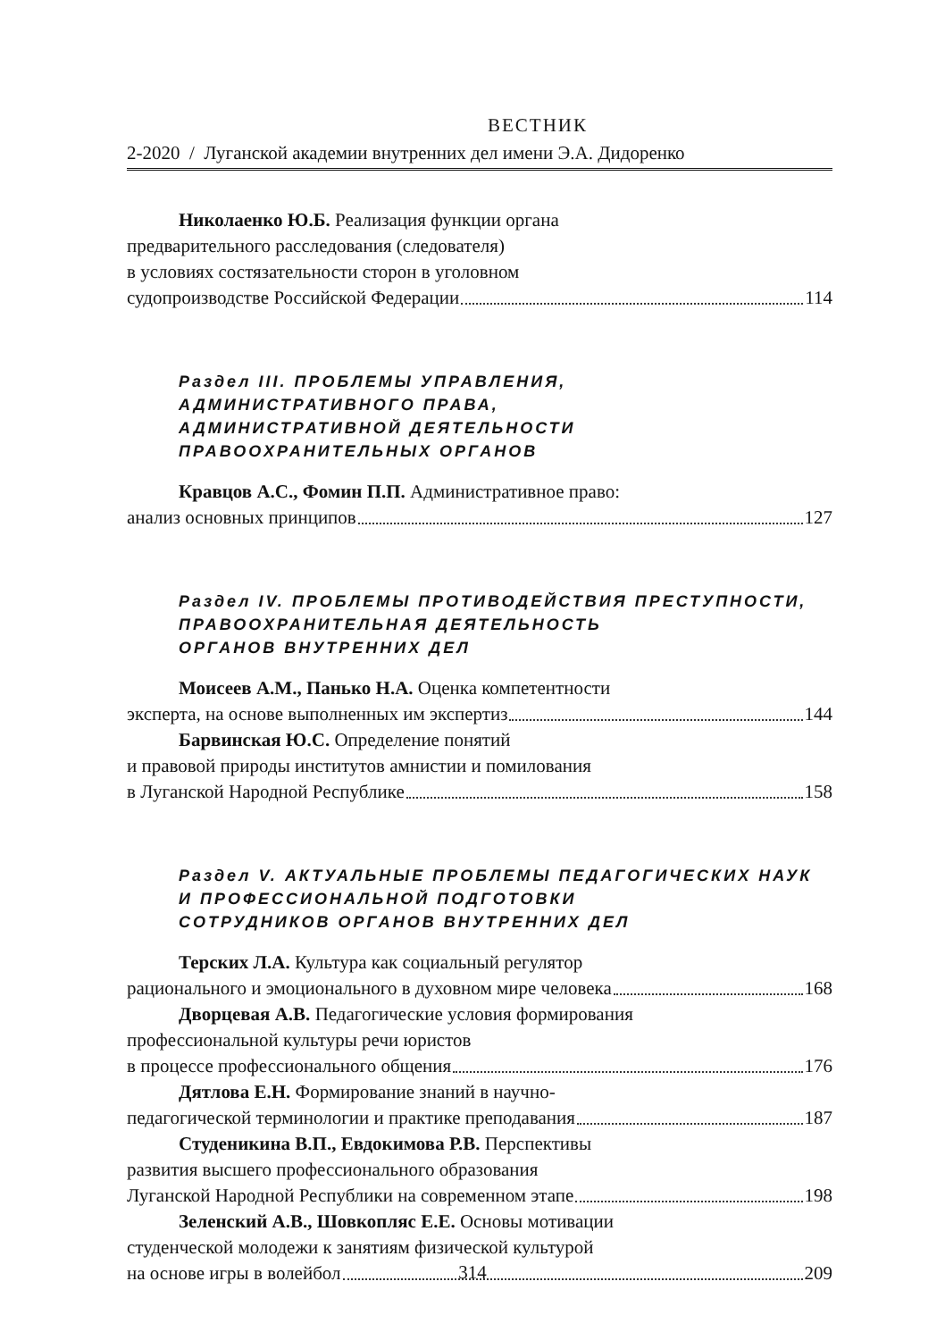ВЕСТНИК
2-2020 / Луганской академии внутренних дел имени Э.А. Дидоренко
Николаенко Ю.Б. Реализация функции органа
предварительного расследования (следователя)
в условиях состязательности сторон в уголовном
судопроизводстве Российской Федерации 114
Раздел III. ПРОБЛЕМЫ УПРАВЛЕНИЯ,
АДМИНИСТРАТИВНОГО ПРАВА,
АДМИНИСТРАТИВНОЙ ДЕЯТЕЛЬНОСТИ
ПРАВООХРАНИТЕЛЬНЫХ ОРГАНОВ
Кравцов А.С., Фомин П.П. Административное право:
анализ основных принципов 127
Раздел IV. ПРОБЛЕМЫ ПРОТИВОДЕЙСТВИЯ ПРЕСТУПНОСТИ,
ПРАВООХРАНИТЕЛЬНАЯ ДЕЯТЕЛЬНОСТЬ
ОРГАНОВ ВНУТРЕННИХ ДЕЛ
Моисеев А.М., Панько Н.А. Оценка компетентности
эксперта, на основе выполненных им экспертиз 144
Барвинская Ю.С. Определение понятий
и правовой природы институтов амнистии и помилования
в Луганской Народной Республике 158
Раздел V. АКТУАЛЬНЫЕ ПРОБЛЕМЫ ПЕДАГОГИЧЕСКИХ НАУК
И ПРОФЕССИОНАЛЬНОЙ ПОДГОТОВКИ
СОТРУДНИКОВ ОРГАНОВ ВНУТРЕННИХ ДЕЛ
Терских Л.А. Культура как социальный регулятор
рационального и эмоционального в духовном мире человека 168
Дворцевая А.В. Педагогические условия формирования
профессиональной культуры речи юристов
в процессе профессионального общения 176
Дятлова Е.Н. Формирование знаний в научно-
педагогической терминологии и практике преподавания 187
Студеникина В.П., Евдокимова Р.В. Перспективы
развития высшего профессионального образования
Луганской Народной Республики на современном этапе 198
Зеленский А.В., Шовкопляс Е.Е. Основы мотивации
студенческой молодежи к занятиям физической культурой
на основе игры в волейбол 209
314